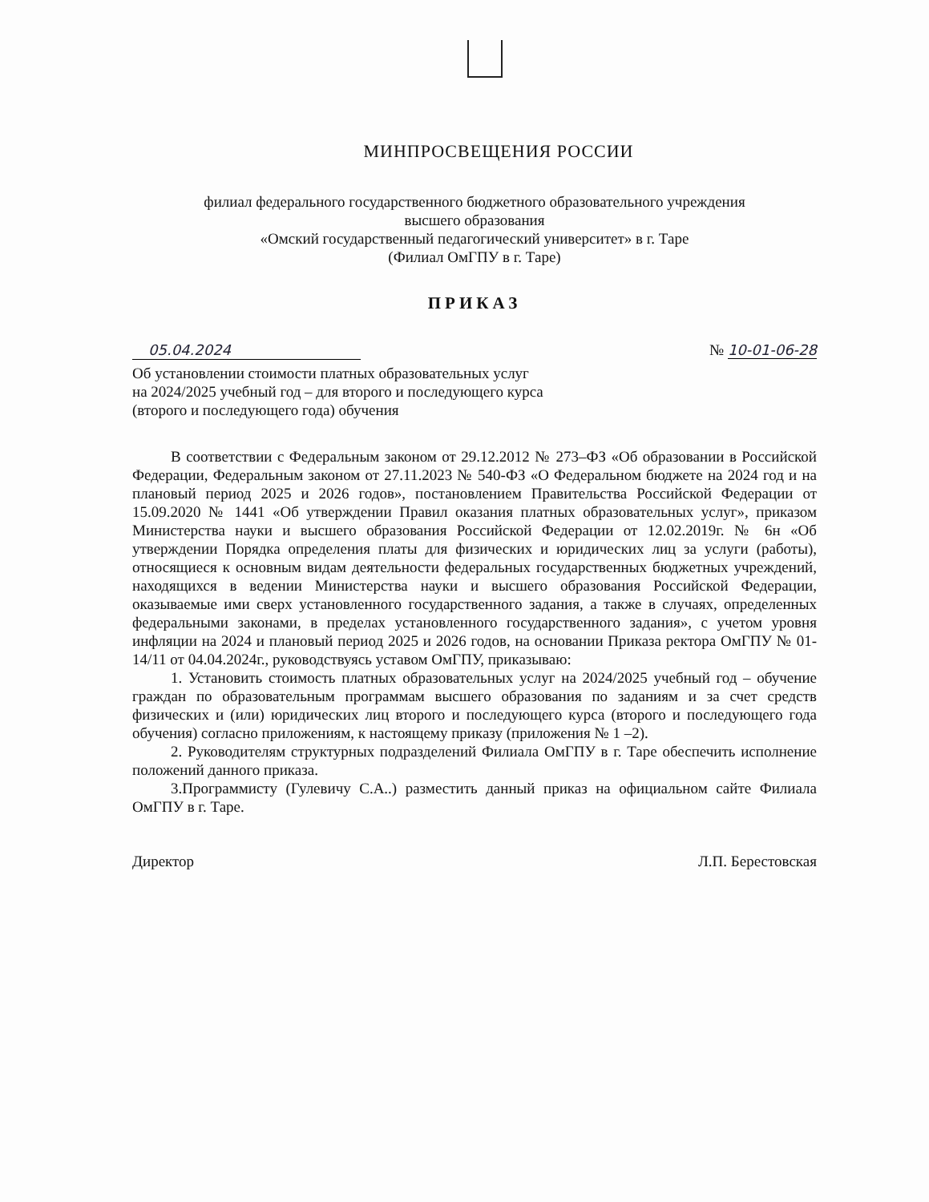МИНПРОСВЕЩЕНИЯ РОССИИ
филиал федерального государственного бюджетного образовательного учреждения
высшего образования
«Омский государственный педагогический университет» в г. Таре
(Филиал ОмГПУ в г. Таре)
ПРИКАЗ
05.04.2024 № 10-01-06-28
Об установлении стоимости платных образовательных услуг
на 2024/2025 учебный год – для второго и последующего курса
(второго и последующего года) обучения
В соответствии с Федеральным законом от 29.12.2012 № 273–ФЗ «Об образовании в Российской Федерации, Федеральным законом от 27.11.2023 № 540-ФЗ «О Федеральном бюджете на 2024 год и на плановый период 2025 и 2026 годов», постановлением Правительства Российской Федерации от 15.09.2020 № 1441 «Об утверждении Правил оказания платных образовательных услуг», приказом Министерства науки и высшего образования Российской Федерации от 12.02.2019г. № 6н «Об утверждении Порядка определения платы для физических и юридических лиц за услуги (работы), относящиеся к основным видам деятельности федеральных государственных бюджетных учреждений, находящихся в ведении Министерства науки и высшего образования Российской Федерации, оказываемые ими сверх установленного государственного задания, а также в случаях, определенных федеральными законами, в пределах установленного государственного задания», с учетом уровня инфляции на 2024 и плановый период 2025 и 2026 годов, на основании Приказа ректора ОмГПУ № 01-14/11 от 04.04.2024г., руководствуясь уставом ОмГПУ, приказываю:
1. Установить стоимость платных образовательных услуг на 2024/2025 учебный год – обучение граждан по образовательным программам высшего образования по заданиям и за счет средств физических и (или) юридических лиц второго и последующего курса (второго и последующего года обучения) согласно приложениям, к настоящему приказу (приложения № 1 –2).
2. Руководителям структурных подразделений Филиала ОмГПУ в г. Таре обеспечить исполнение положений данного приказа.
3.Программисту (Гулевичу С.А..) разместить данный приказ на официальном сайте Филиала ОмГПУ в г. Таре.
Директор Л.П. Берестовская